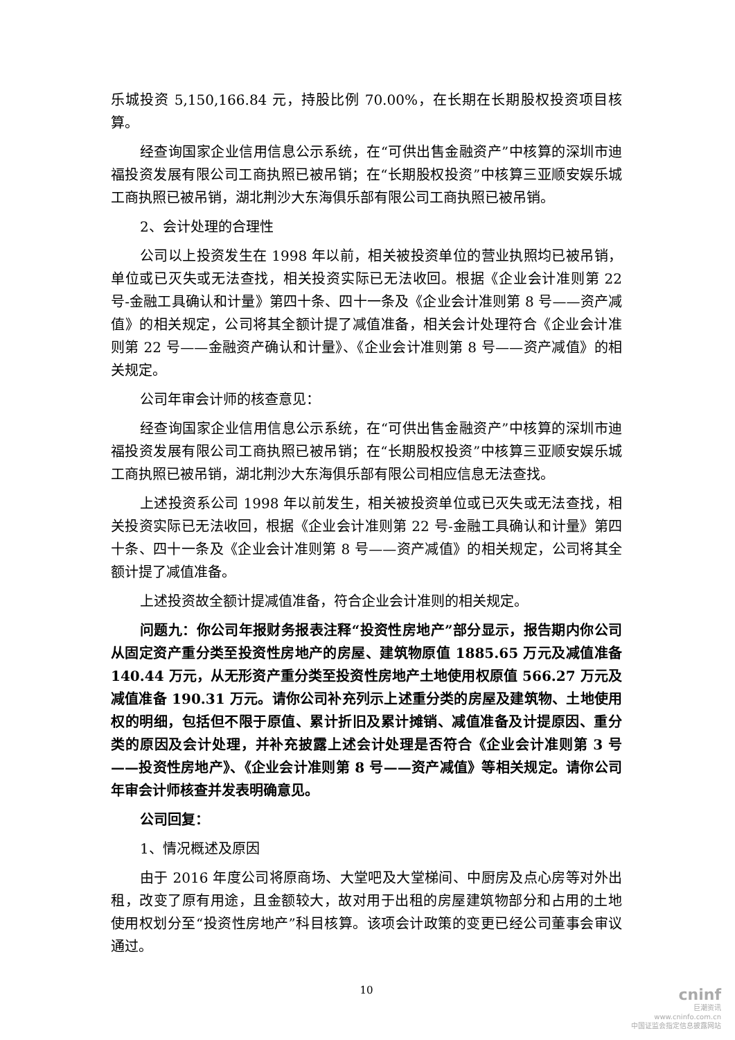乐城投资 5,150,166.84 元，持股比例 70.00%，在长期在长期股权投资项目核算。
经查询国家企业信用信息公示系统，在“可供出售金融资产”中核算的深圳市迪福投资发展有限公司工商执照已被吊销；在“长期股权投资”中核算三亚顺安娱乐城工商执照已被吊销，湖北荆沙大东海俱乐部有限公司工商执照已被吊销。
2、会计处理的合理性
公司以上投资发生在 1998 年以前，相关被投资单位的营业执照均已被吊销，单位或已灭失或无法查找，相关投资实际已无法收回。根据《企业会计准则第 22 号-金融工具确认和计量》第四十条、四十一条及《企业会计准则第 8 号——资产减值》的相关规定，公司将其全额计提了减值准备，相关会计处理符合《企业会计准则第 22 号——金融资产确认和计量》、《企业会计准则第 8 号——资产减值》的相关规定。
公司年审会计师的核查意见：
经查询国家企业信用信息公示系统，在“可供出售金融资产”中核算的深圳市迪福投资发展有限公司工商执照已被吊销；在“长期股权投资”中核算三亚顺安娱乐城工商执照已被吊销，湖北荆沙大东海俱乐部有限公司相应信息无法查找。
上述投资系公司 1998 年以前发生，相关被投资单位或已灭失或无法查找，相关投资实际已无法收回，根据《企业会计准则第 22 号-金融工具确认和计量》第四十条、四十一条及《企业会计准则第 8 号——资产减值》的相关规定，公司将其全额计提了减值准备。
上述投资故全额计提减值准备，符合企业会计准则的相关规定。
问题九：你公司年报财务报表注释“投资性房地产”部分显示，报告期内你公司从固定资产重分类至投资性房地产的房屋、建筑物原值 1885.65 万元及减值准备 140.44 万元，从无形资产重分类至投资性房地产土地使用权原值 566.27 万元及减值准备 190.31 万元。请你公司补充列示上述重分类的房屋及建筑物、土地使用权的明细，包括但不限于原值、累计折旧及累计摊销、减值准备及计提原因、重分类的原因及会计处理，并补充披露上述会计处理是否符合《企业会计准则第 3 号——投资性房地产》、《企业会计准则第 8 号——资产减值》等相关规定。请你公司年审会计师核查并发表明确意见。
公司回复：
1、情况概述及原因
由于 2016 年度公司将原商场、大堂吧及大堂梯间、中厨房及点心房等对外出租，改变了原有用途，且金额较大，故对用于出租的房屋建筑物部分和占用的土地使用权划分至“投资性房地产”科目核算。该项会计政策的变更已经公司董事会审议通过。
10
cninf
巨潮资讯
www.cninfo.com.cn
中国证监会指定信息披露网站